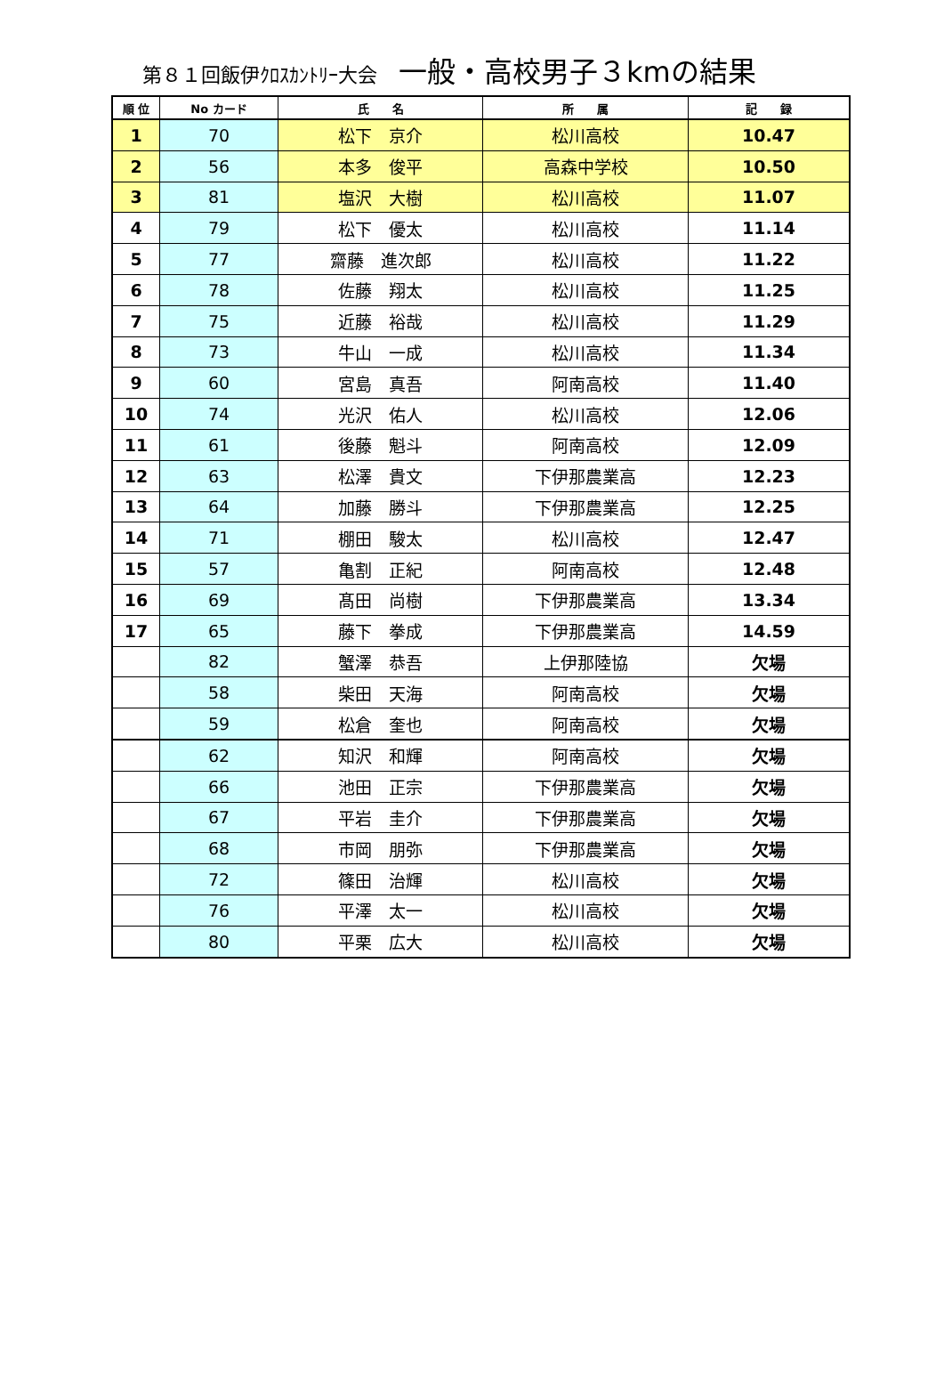第８１回飯伊ｸﾛｽｶﾝﾄﾘｰ大会 一般・高校男子３kmの結果
| 順 位 | No カード | 氏 名 | 所 属 | 記 録 |
| --- | --- | --- | --- | --- |
| 1 | 70 | 松下 京介 | 松川高校 | 10.47 |
| 2 | 56 | 本多 俊平 | 高森中学校 | 10.50 |
| 3 | 81 | 塩沢 大樹 | 松川高校 | 11.07 |
| 4 | 79 | 松下 優太 | 松川高校 | 11.14 |
| 5 | 77 | 齋藤 進次郎 | 松川高校 | 11.22 |
| 6 | 78 | 佐藤 翔太 | 松川高校 | 11.25 |
| 7 | 75 | 近藤 裕哉 | 松川高校 | 11.29 |
| 8 | 73 | 牛山 一成 | 松川高校 | 11.34 |
| 9 | 60 | 宮島 真吾 | 阿南高校 | 11.40 |
| 10 | 74 | 光沢 佑人 | 松川高校 | 12.06 |
| 11 | 61 | 後藤 魁斗 | 阿南高校 | 12.09 |
| 12 | 63 | 松澤 貴文 | 下伊那農業高 | 12.23 |
| 13 | 64 | 加藤 勝斗 | 下伊那農業高 | 12.25 |
| 14 | 71 | 棚田 駿太 | 松川高校 | 12.47 |
| 15 | 57 | 亀割 正紀 | 阿南高校 | 12.48 |
| 16 | 69 | 髙田 尚樹 | 下伊那農業高 | 13.34 |
| 17 | 65 | 藤下 拳成 | 下伊那農業高 | 14.59 |
| | 82 | 蟹澤 恭吾 | 上伊那陸協 | 欠場 |
| | 58 | 柴田 天海 | 阿南高校 | 欠場 |
| | 59 | 松倉 奎也 | 阿南高校 | 欠場 |
| | 62 | 知沢 和輝 | 阿南高校 | 欠場 |
| | 66 | 池田 正宗 | 下伊那農業高 | 欠場 |
| | 67 | 平岩 圭介 | 下伊那農業高 | 欠場 |
| | 68 | 市岡 朋弥 | 下伊那農業高 | 欠場 |
| | 72 | 篠田 治輝 | 松川高校 | 欠場 |
| | 76 | 平澤 太一 | 松川高校 | 欠場 |
| | 80 | 平栗 広大 | 松川高校 | 欠場 |